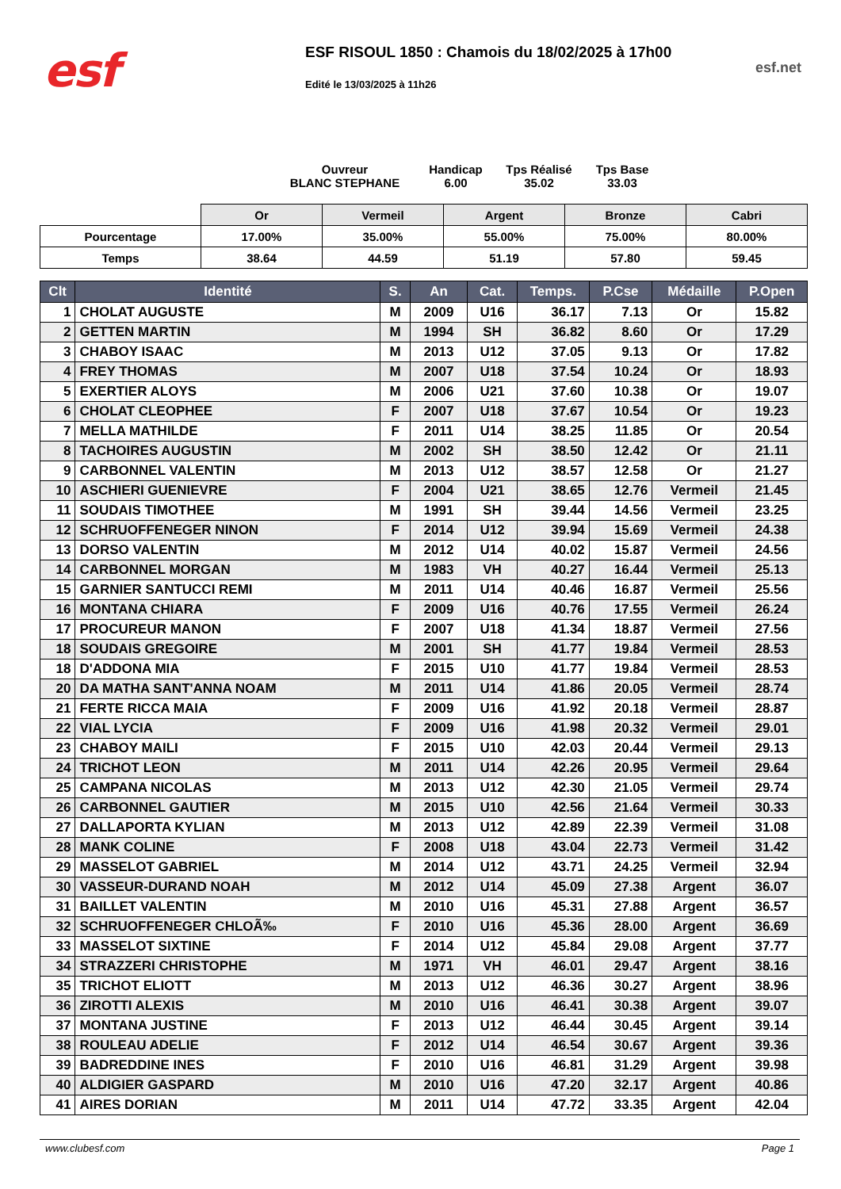esf
ESF RISOUL 1850 : Chamois du 18/02/2025 à 17h00
Edité le 13/03/2025 à 11h26
esf.net
Ouvreur
BLANC STEPHANE
Handicap
6.00
Tps Réalisé
35.02
Tps Base
33.03
| | Or | Vermeil | Argent | Bronze | Cabri |
| Pourcentage | 17.00% | 35.00% | 55.00% | 75.00% | 80.00% |
| Temps | 38.64 | 44.59 | 51.19 | 57.80 | 59.45 |
| Clt | Identité | S. | An | Cat. | Temps. | P.Cse | Médaille | P.Open |
| --- | --- | --- | --- | --- | --- | --- | --- | --- |
| 1 | CHOLAT AUGUSTE | M | 2009 | U16 | 36.17 | 7.13 | Or | 15.82 |
| 2 | GETTEN MARTIN | M | 1994 | SH | 36.82 | 8.60 | Or | 17.29 |
| 3 | CHABOY ISAAC | M | 2013 | U12 | 37.05 | 9.13 | Or | 17.82 |
| 4 | FREY THOMAS | M | 2007 | U18 | 37.54 | 10.24 | Or | 18.93 |
| 5 | EXERTIER ALOYS | M | 2006 | U21 | 37.60 | 10.38 | Or | 19.07 |
| 6 | CHOLAT CLEOPHEE | F | 2007 | U18 | 37.67 | 10.54 | Or | 19.23 |
| 7 | MELLA MATHILDE | F | 2011 | U14 | 38.25 | 11.85 | Or | 20.54 |
| 8 | TACHOIRES AUGUSTIN | M | 2002 | SH | 38.50 | 12.42 | Or | 21.11 |
| 9 | CARBONNEL VALENTIN | M | 2013 | U12 | 38.57 | 12.58 | Or | 21.27 |
| 10 | ASCHIERI GUENIEVRE | F | 2004 | U21 | 38.65 | 12.76 | Vermeil | 21.45 |
| 11 | SOUDAIS TIMOTHEE | M | 1991 | SH | 39.44 | 14.56 | Vermeil | 23.25 |
| 12 | SCHRUOFFENEGER NINON | F | 2014 | U12 | 39.94 | 15.69 | Vermeil | 24.38 |
| 13 | DORSO VALENTIN | M | 2012 | U14 | 40.02 | 15.87 | Vermeil | 24.56 |
| 14 | CARBONNEL MORGAN | M | 1983 | VH | 40.27 | 16.44 | Vermeil | 25.13 |
| 15 | GARNIER SANTUCCI REMI | M | 2011 | U14 | 40.46 | 16.87 | Vermeil | 25.56 |
| 16 | MONTANA CHIARA | F | 2009 | U16 | 40.76 | 17.55 | Vermeil | 26.24 |
| 17 | PROCUREUR MANON | F | 2007 | U18 | 41.34 | 18.87 | Vermeil | 27.56 |
| 18 | SOUDAIS GREGOIRE | M | 2001 | SH | 41.77 | 19.84 | Vermeil | 28.53 |
| 18 | D'ADDONA MIA | F | 2015 | U10 | 41.77 | 19.84 | Vermeil | 28.53 |
| 20 | DA MATHA SANT'ANNA NOAM | M | 2011 | U14 | 41.86 | 20.05 | Vermeil | 28.74 |
| 21 | FERTE RICCA MAIA | F | 2009 | U16 | 41.92 | 20.18 | Vermeil | 28.87 |
| 22 | VIAL LYCIA | F | 2009 | U16 | 41.98 | 20.32 | Vermeil | 29.01 |
| 23 | CHABOY MAILI | F | 2015 | U10 | 42.03 | 20.44 | Vermeil | 29.13 |
| 24 | TRICHOT LEON | M | 2011 | U14 | 42.26 | 20.95 | Vermeil | 29.64 |
| 25 | CAMPANA NICOLAS | M | 2013 | U12 | 42.30 | 21.05 | Vermeil | 29.74 |
| 26 | CARBONNEL GAUTIER | M | 2015 | U10 | 42.56 | 21.64 | Vermeil | 30.33 |
| 27 | DALLAPORTA KYLIAN | M | 2013 | U12 | 42.89 | 22.39 | Vermeil | 31.08 |
| 28 | MANK COLINE | F | 2008 | U18 | 43.04 | 22.73 | Vermeil | 31.42 |
| 29 | MASSELOT GABRIEL | M | 2014 | U12 | 43.71 | 24.25 | Vermeil | 32.94 |
| 30 | VASSEUR-DURAND NOAH | M | 2012 | U14 | 45.09 | 27.38 | Argent | 36.07 |
| 31 | BAILLET VALENTIN | M | 2010 | U16 | 45.31 | 27.88 | Argent | 36.57 |
| 32 | SCHRUOFFENEGER CHLOÃ‰ | F | 2010 | U16 | 45.36 | 28.00 | Argent | 36.69 |
| 33 | MASSELOT SIXTINE | F | 2014 | U12 | 45.84 | 29.08 | Argent | 37.77 |
| 34 | STRAZZERI CHRISTOPHE | M | 1971 | VH | 46.01 | 29.47 | Argent | 38.16 |
| 35 | TRICHOT ELIOTT | M | 2013 | U12 | 46.36 | 30.27 | Argent | 38.96 |
| 36 | ZIROTTI ALEXIS | M | 2010 | U16 | 46.41 | 30.38 | Argent | 39.07 |
| 37 | MONTANA JUSTINE | F | 2013 | U12 | 46.44 | 30.45 | Argent | 39.14 |
| 38 | ROULEAU ADELIE | F | 2012 | U14 | 46.54 | 30.67 | Argent | 39.36 |
| 39 | BADREDDINE INES | F | 2010 | U16 | 46.81 | 31.29 | Argent | 39.98 |
| 40 | ALDIGIER GASPARD | M | 2010 | U16 | 47.20 | 32.17 | Argent | 40.86 |
| 41 | AIRES DORIAN | M | 2011 | U14 | 47.72 | 33.35 | Argent | 42.04 |
www.clubesf.com Page 1